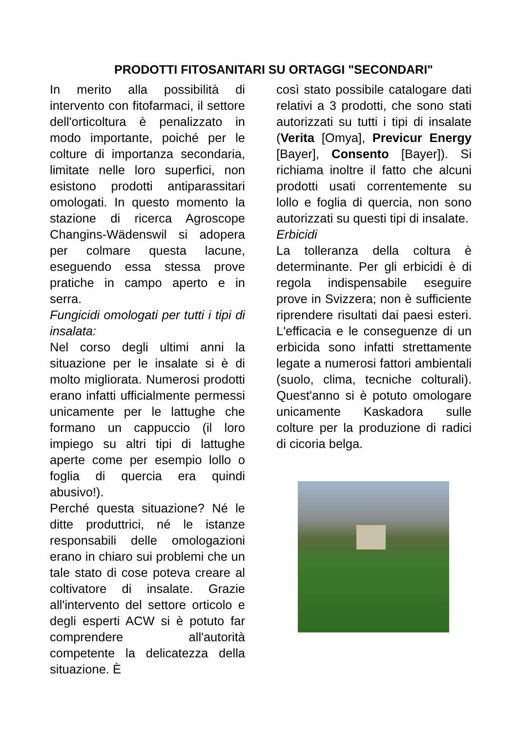PRODOTTI FITOSANITARI SU ORTAGGI "SECONDARI"
In merito alla possibilità di intervento con fitofarmaci, il settore dell'orticoltura è penalizzato in modo importante, poiché per le colture di importanza secondaria, limitate nelle loro superfici, non esistono prodotti antiparassitari omologati. In questo momento la stazione di ricerca Agroscope Changins-Wädenswil si adopera per colmare questa lacune, eseguendo essa stessa prove pratiche in campo aperto e in serra.
Fungicidi omologati per tutti i tipi di insalata:
Nel corso degli ultimi anni la situazione per le insalate si è di molto migliorata. Numerosi prodotti erano infatti ufficialmente permessi unicamente per le lattughe che formano un cappuccio (il loro impiego su altri tipi di lattughe aperte come per esempio lollo o foglia di quercia era quindi abusivo!).
Perché questa situazione? Né le ditte produttrici, né le istanze responsabili delle omologazioni erano in chiaro sui problemi che un tale stato di cose poteva creare al coltivatore di insalate. Grazie all'intervento del settore orticolo e degli esperti ACW si è potuto far comprendere all'autorità competente la delicatezza della situazione. È
così stato possibile catalogare dati relativi a 3 prodotti, che sono stati autorizzati su tutti i tipi di insalate (Verita [Omya], Previcur Energy [Bayer], Consento [Bayer]). Si richiama inoltre il fatto che alcuni prodotti usati correntemente su lollo e foglia di quercia, non sono autorizzati su questi tipi di insalate.
Erbicidi
La tolleranza della coltura è determinante. Per gli erbicidi è di regola indispensabile eseguire prove in Svizzera; non è sufficiente riprendere risultati dai paesi esteri. L'efficacia e le conseguenze di un erbicida sono infatti strettamente legate a numerosi fattori ambientali (suolo, clima, tecniche colturali). Quest'anno si è potuto omologare unicamente Kaskadora sulle colture per la produzione di radici di cicoria belga.